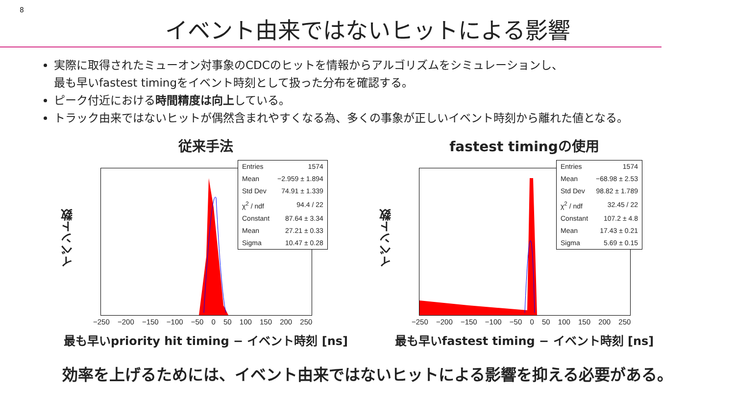8
イベント由来ではないヒットによる影響
実際に取得されたミューオン対事象のCDCのヒットを情報からアルゴリズムをシミュレーションし、
最も早いfastest timingをイベント時刻として扱った分布を確認する。
ピーク付近における時間精度は向上している。
トラック由来ではないヒットが偶然含まれやすくなる為、多くの事象が正しいイベント時刻から離れた値となる。
従来手法
イベント数
| Entries | 1574 |
| Mean | −2.959 ± 1.894 |
| Std Dev | 74.91 ± 1.339 |
| χ<sup>2</sup> / ndf | 94.4 / 22 |
| Constant | 87.64 ± 3.34 |
| Mean | 27.21 ± 0.33 |
| Sigma | 10.47 ± 0.28 |
−250 −200 −150 −100 −50 0 50 100 150 200 250
最も早いpriority hit timing − イベント時刻 [ns]
fastest timingの使用
イベント数
| Entries | 1574 |
| Mean | −68.98 ± 2.53 |
| Std Dev | 98.82 ± 1.789 |
| χ<sup>2</sup> / ndf | 32.45 / 22 |
| Constant | 107.2 ± 4.8 |
| Mean | 17.43 ± 0.21 |
| Sigma | 5.69 ± 0.15 |
−250 −200 −150 −100 −50 0 50 100 150 200 250
最も早いfastest timing − イベント時刻 [ns]
効率を上げるためには、イベント由来ではないヒットによる影響を抑える必要がある。